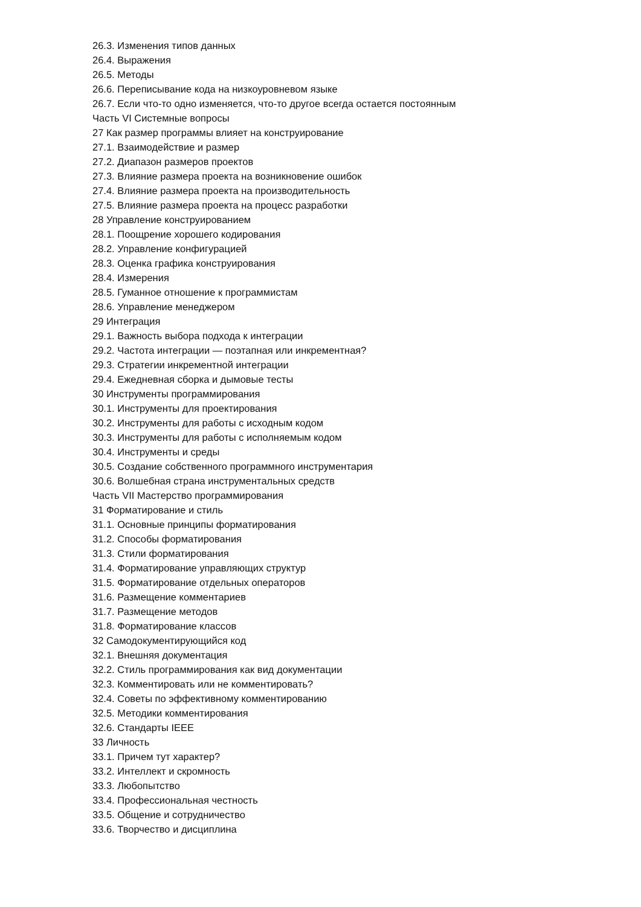26.3. Изменения типов данных
26.4. Выражения
26.5. Методы
26.6. Переписывание кода на низкоуровневом языке
26.7. Если что-то одно изменяется, что-то другое всегда остается постоянным
Часть VI Системные вопросы
27 Как размер программы влияет на конструирование
27.1. Взаимодействие и размер
27.2. Диапазон размеров проектов
27.3. Влияние размера проекта на возникновение ошибок
27.4. Влияние размера проекта на производительность
27.5. Влияние размера проекта на процесс разработки
28 Управление конструированием
28.1. Поощрение хорошего кодирования
28.2. Управление конфигурацией
28.3. Оценка графика конструирования
28.4. Измерения
28.5. Гуманное отношение к программистам
28.6. Управление менеджером
29 Интеграция
29.1. Важность выбора подхода к интеграции
29.2. Частота интеграции — поэтапная или инкрементная?
29.3. Стратегии инкрементной интеграции
29.4. Ежедневная сборка и дымовые тесты
30 Инструменты программирования
30.1. Инструменты для проектирования
30.2. Инструменты для работы с исходным кодом
30.3. Инструменты для работы с исполняемым кодом
30.4. Инструменты и среды
30.5. Создание собственного программного инструментария
30.6. Волшебная страна инструментальных средств
Часть VII Мастерство программирования
31 Форматирование и стиль
31.1. Основные принципы форматирования
31.2. Способы форматирования
31.3. Стили форматирования
31.4. Форматирование управляющих структур
31.5. Форматирование отдельных операторов
31.6. Размещение комментариев
31.7. Размещение методов
31.8. Форматирование классов
32 Самодокументирующийся код
32.1. Внешняя документация
32.2. Стиль программирования как вид документации
32.3. Комментировать или не комментировать?
32.4. Советы по эффективному комментированию
32.5. Методики комментирования
32.6. Стандарты IEEE
33 Личность
33.1. Причем тут характер?
33.2. Интеллект и скромность
33.3. Любопытство
33.4. Профессиональная честность
33.5. Общение и сотрудничество
33.6. Творчество и дисциплина